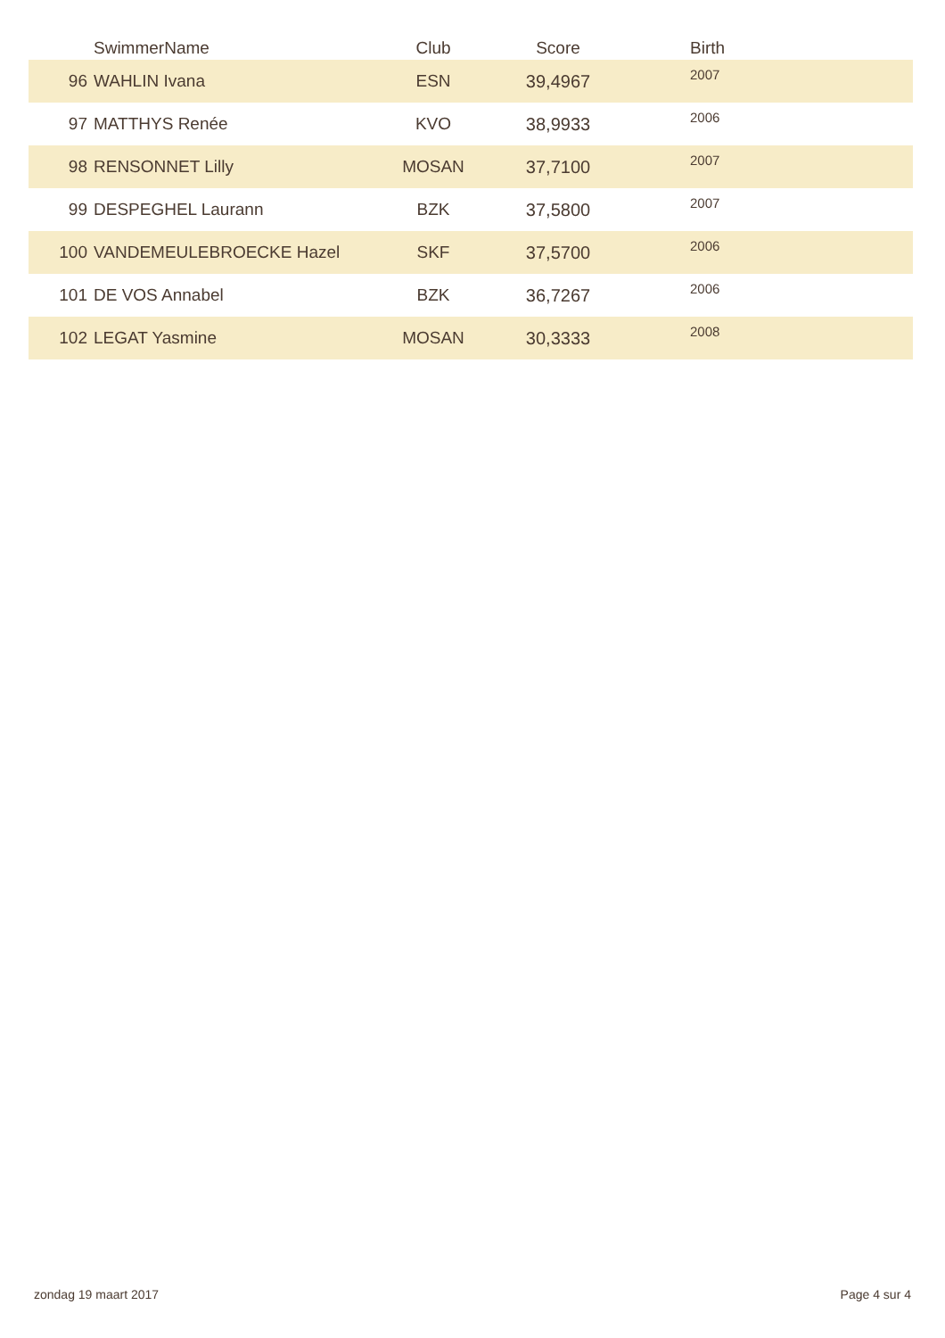| | SwimmerName | Club | Score | Birth |
| --- | --- | --- | --- | --- |
| 96 | WAHLIN Ivana | ESN | 39,4967 | 2007 |
| 97 | MATTHYS Renée | KVO | 38,9933 | 2006 |
| 98 | RENSONNET Lilly | MOSAN | 37,7100 | 2007 |
| 99 | DESPEGHEL Laurann | BZK | 37,5800 | 2007 |
| 100 | VANDEMEULEBROECKE Hazel | SKF | 37,5700 | 2006 |
| 101 | DE VOS Annabel | BZK | 36,7267 | 2006 |
| 102 | LEGAT Yasmine | MOSAN | 30,3333 | 2008 |
zondag 19 maart 2017 Page 4 sur 4